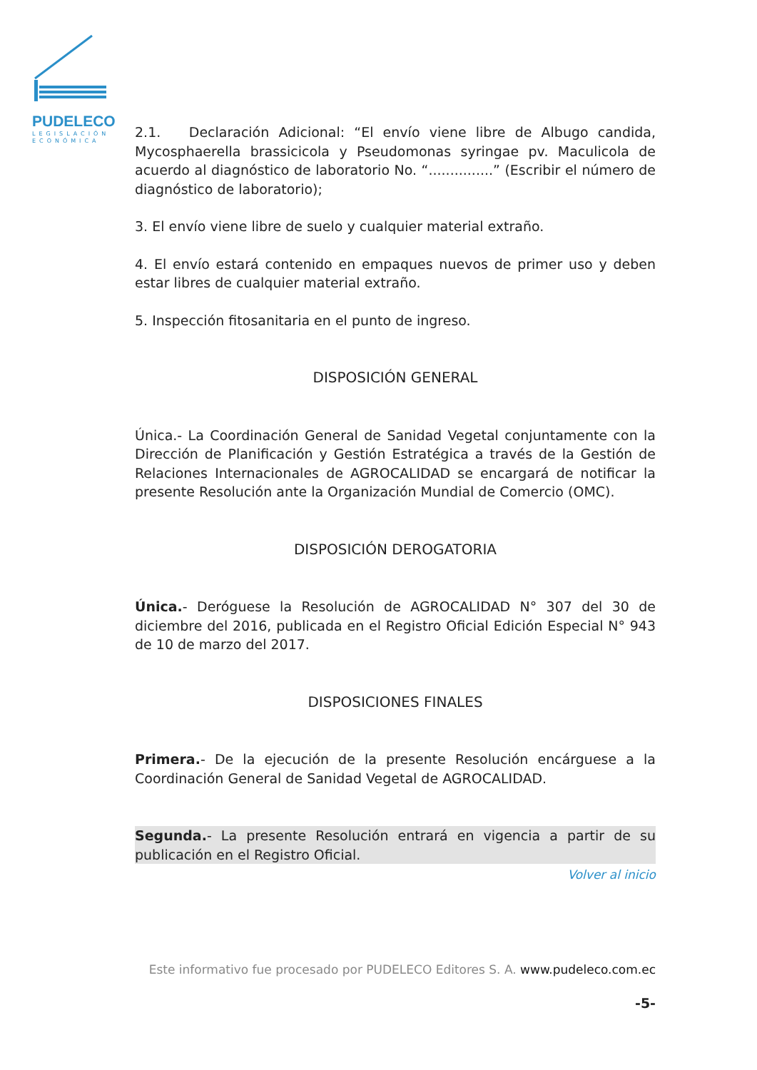PUDELECO
LEGISLACIÓN
ECONÓMICA
2.1. Declaración Adicional: “El envío viene libre de Albugo candida, Mycosphaerella brassicicola y Pseudomonas syringae pv. Maculicola de acuerdo al diagnóstico de laboratorio No. “...............” (Escribir el número de diagnóstico de laboratorio);
3. El envío viene libre de suelo y cualquier material extraño.
4. El envío estará contenido en empaques nuevos de primer uso y deben estar libres de cualquier material extraño.
5. Inspección fitosanitaria en el punto de ingreso.
DISPOSICIÓN GENERAL
Única.- La Coordinación General de Sanidad Vegetal conjuntamente con la Dirección de Planificación y Gestión Estratégica a través de la Gestión de Relaciones Internacionales de AGROCALIDAD se encargará de notificar la presente Resolución ante la Organización Mundial de Comercio (OMC).
DISPOSICIÓN DEROGATORIA
Única.- Deróguese la Resolución de AGROCALIDAD N° 307 del 30 de diciembre del 2016, publicada en el Registro Oficial Edición Especial N° 943 de 10 de marzo del 2017.
DISPOSICIONES FINALES
Primera.- De la ejecución de la presente Resolución encárguese a la Coordinación General de Sanidad Vegetal de AGROCALIDAD.
Segunda.- La presente Resolución entrará en vigencia a partir de su publicación en el Registro Oficial.
Volver al inicio
Este informativo fue procesado por PUDELECO Editores S. A. www.pudeleco.com.ec
-5-